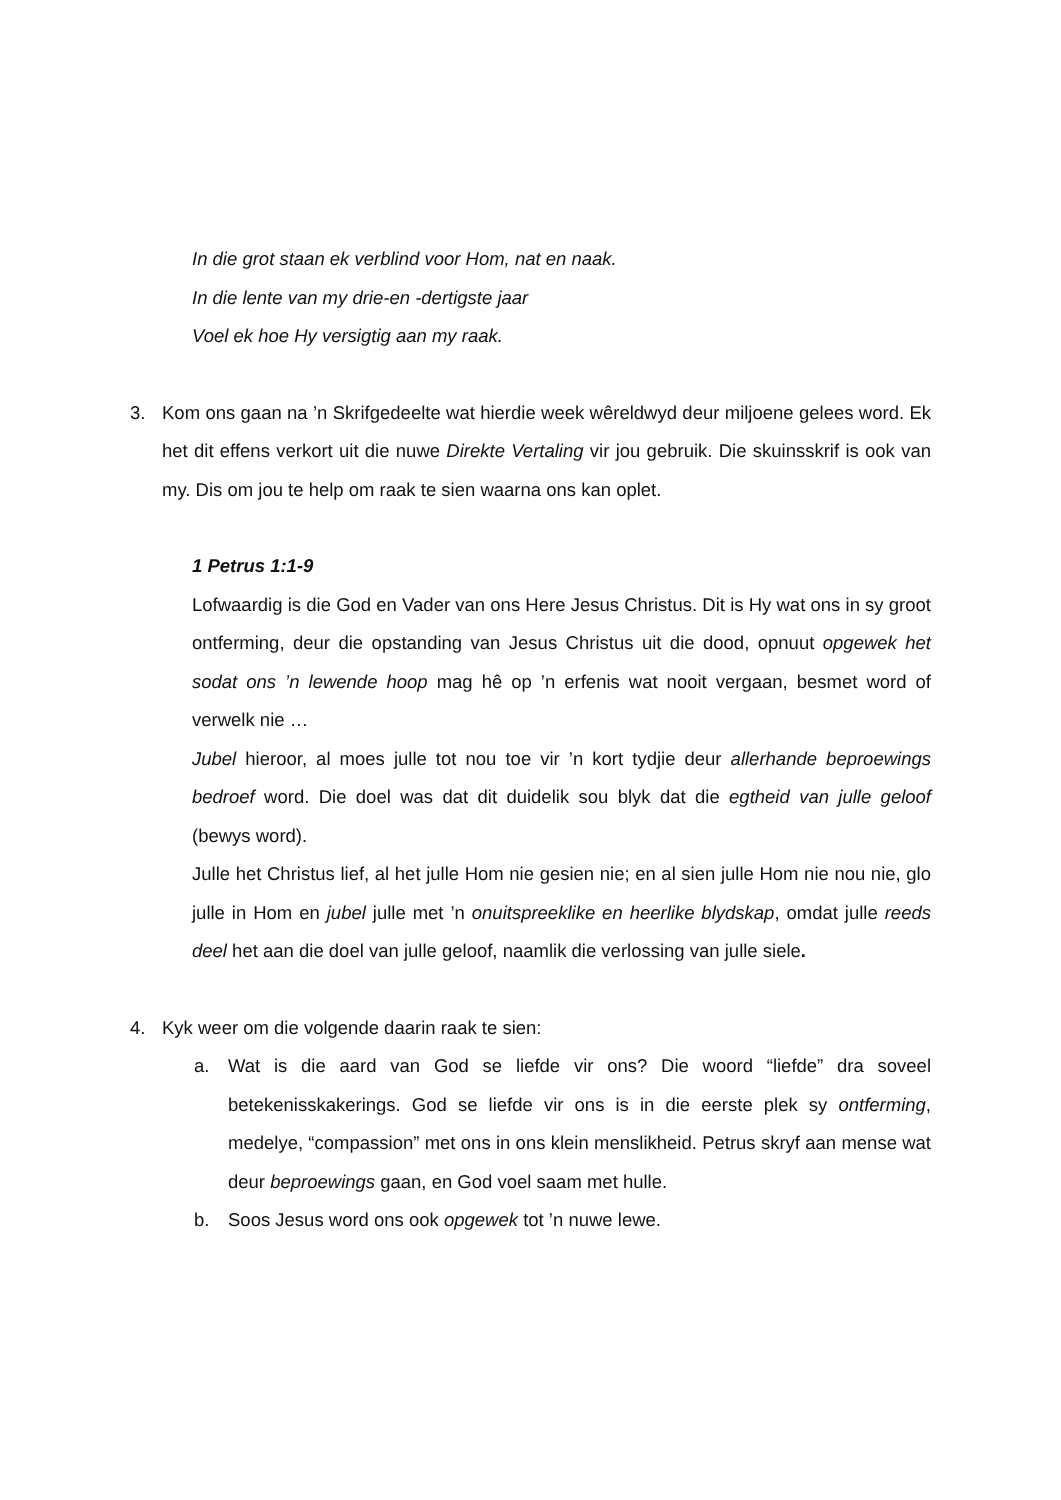In die grot staan ek verblind voor Hom, nat en naak.
In die lente van my drie-en -dertigste jaar
Voel ek hoe Hy versigtig aan my raak.
3. Kom ons gaan na ’n Skrifgedeelte wat hierdie week wêreldwyd deur miljoene gelees word. Ek het dit effens verkort uit die nuwe Direkte Vertaling vir jou gebruik. Die skuinsskrif is ook van my. Dis om jou te help om raak te sien waarna ons kan oplet.
1 Petrus 1:1-9
Lofwaardig is die God en Vader van ons Here Jesus Christus. Dit is Hy wat ons in sy groot ontferming, deur die opstanding van Jesus Christus uit die dood, opnuut opgewek het sodat ons ’n lewende hoop mag hê op ’n erfenis wat nooit vergaan, besmet word of verwelk nie …
Jubel hieroor, al moes julle tot nou toe vir ’n kort tydjie deur allerhande beproewings bedroef word. Die doel was dat dit duidelik sou blyk dat die egtheid van julle geloof (bewys word).
Julle het Christus lief, al het julle Hom nie gesien nie; en al sien julle Hom nie nou nie, glo julle in Hom en jubel julle met ’n onuitspreeklike en heerlike blydskap, omdat julle reeds deel het aan die doel van julle geloof, naamlik die verlossing van julle siele.
4. Kyk weer om die volgende daarin raak te sien:
a. Wat is die aard van God se liefde vir ons? Die woord “liefde” dra soveel betekenisskakerings. God se liefde vir ons is in die eerste plek sy ontferming, medelye, “compassion” met ons in ons klein menslikheid. Petrus skryf aan mense wat deur beproewings gaan, en God voel saam met hulle.
b. Soos Jesus word ons ook opgewek tot ’n nuwe lewe.